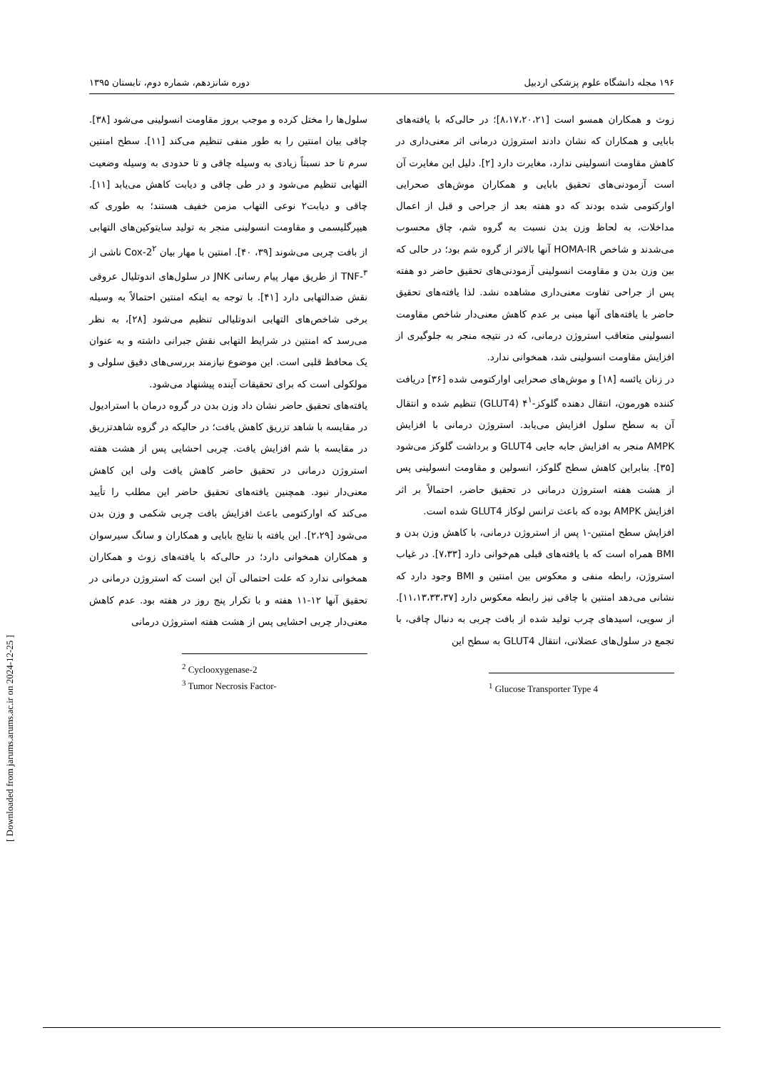۱۹۶ مجله دانشگاه علوم پزشکی اردبیل دوره شانزدهم، شماره دوم، تابستان ۱۳۹۵
زوث و همکاران همسو است [۸،۱۷،۲۰،۲۱]؛ در حالی‌که با یافته‌های بابایی و همکاران که نشان دادند استروژن درمانی اثر معنی‌داری در کاهش مقاومت انسولینی ندارد، مغایرت دارد [۲]. دلیل این مغایرت آن است آزمودنی‌های تحقیق بابایی و همکاران موش‌های صحرایی اوارکتومی شده بودند که دو هفته بعد از جراحی و قبل از اعمال مداخلات، به لحاظ وزن بدن نسبت به گروه شم، چاق محسوب می‌شدند و شاخص HOMA-IR آنها بالاتر از گروه شم بود؛ در حالی که بین وزن بدن و مقاومت انسولینی آزمودنی‌های تحقیق حاضر دو هفته پس از جراحی تفاوت معنی‌داری مشاهده نشد. لذا یافته‌های تحقیق حاضر با یافته‌های آنها مبنی بر عدم کاهش معنی‌دار شاخص مقاومت انسولینی متعاقب استروژن درمانی، که در نتیجه منجر به جلوگیری از افزایش مقاومت انسولینی شد، همخوانی ندارد.
در زنان یائسه [۱۸] و موش‌های صحرایی اوارکتومی شده [۳۶] دریافت کننده هورمون، انتقال دهنده گلوکز-۴<sup>۱</sup> (GLUT4) تنظیم شده و انتقال آن به سطح سلول افزایش می‌یابد. استروژن درمانی با افزایش AMPK منجر به افزایش جابه جایی GLUT4 و برداشت گلوکز می‌شود [۳۵]. بنابراین کاهش سطح گلوکز، انسولین و مقاومت انسولینی پس از هشت هفته استروژن درمانی در تحقیق حاضر، احتمالاً بر اثر افزایش AMPK بوده که باعث ترانس لوکاز GLUT4 شده است.
افزایش سطح امنتین-۱ پس از استروژن درمانی، با کاهش وزن بدن و BMI همراه است که با یافته‌های قبلی هم‌خوانی دارد [۷،۳۳]. در غیاب استروژن، رابطه منفی و معکوس بین امنتین و BMI وجود دارد که نشانی می‌دهد امنتین با چاقی نیز رابطه معکوس دارد [۱۱،۱۳،۳۳،۳۷]. از سویی، اسیدهای چرب تولید شده از بافت چربی به دنبال چاقی، با تجمع در سلول‌های عضلانی، انتقال GLUT4 به سطح این
<sup>1</sup> Glucose Transporter Type 4
سلول‌ها را مختل کرده و موجب بروز مقاومت انسولینی می‌شود [۳۸]. چاقی بیان امنتین را به طور منفی تنظیم می‌کند [۱۱]. سطح امنتین سرم تا حد نسبتاً زیادی به وسیله چاقی و تا حدودی به وسیله وضعیت التهابی تنظیم می‌شود و در طی چاقی و دیابت کاهش می‌یابد [۱۱]. چاقی و دیابت۲ نوعی التهاب مزمن خفیف هستند؛ به طوری که هیپرگلیسمی و مقاومت انسولینی منجر به تولید سایتوکین‌های التهابی از بافت چربی می‌شوند [۳۹، ۴۰]. امنتین با مهار بیان Cox-2<sup>۲</sup> ناشی از TNF-<sup>۳</sup> از طریق مهار پیام رسانی JNK در سلول‌های اندوتلیال عروقی نقش ضدالتهابی دارد [۴۱]. با توجه به اینکه امنتین احتمالاً به وسیله برخی شاخص‌های التهابی اندوتلیالی تنظیم می‌شود [۲۸]، به نظر می‌رسد که امنتین در شرایط التهابی نقش جبرانی داشته و به عنوان یک محافظ قلبی است. این موضوع نیازمند بررسی‌های دقیق سلولی و مولکولی است که برای تحقیقات آینده پیشنهاد می‌شود.
یافته‌های تحقیق حاضر نشان داد وزن بدن در گروه درمان با استرادیول در مقایسه با شاهد تزریق کاهش یافت؛ در حالیکه در گروه شاهدتزریق در مقایسه با شم افزایش یافت. چربی احشایی پس از هشت هفته استروژن درمانی در تحقیق حاضر کاهش یافت ولی این کاهش معنی‌دار نبود. همچنین یافته‌های تحقیق حاضر این مطلب را تأیید می‌کند که اوارکتومی باعث افزایش بافت چربی شکمی و وزن بدن می‌شود [۲،۲۹]. این یافته با نتایج بابایی و همکاران و سانگ سیرسوان و همکاران همخوانی دارد؛ در حالی‌که با یافته‌های زوث و همکاران همخوانی ندارد که علت احتمالی آن این است که استروژن درمانی در تحقیق آنها ۱۲-۱۱ هفته و با تکرار پنج روز در هفته بود. عدم کاهش معنی‌دار چربی احشایی پس از هشت هفته استروژن درمانی
<sup>2</sup> Cyclooxygenase-2
<sup>3</sup> Tumor Necrosis Factor-
[ Downloaded from jarums.arums.ac.ir on 2024-12-25 ]